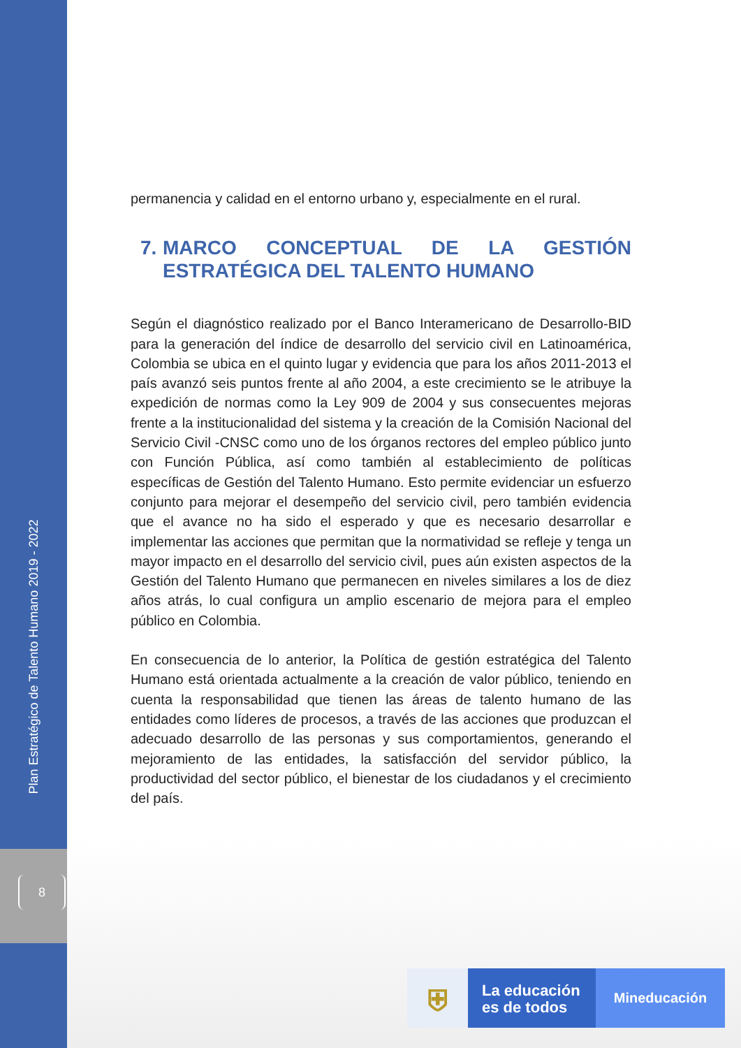Plan Estratégico de Talento Humano 2019 - 2022
8
permanencia y calidad en el entorno urbano y, especialmente en el rural.
7.
MARCO CONCEPTUAL DE LA GESTIÓN ESTRATÉGICA DEL TALENTO HUMANO
Según el diagnóstico realizado por el Banco Interamericano de Desarrollo-BID para la generación del índice de desarrollo del servicio civil en Latinoamérica, Colombia se ubica en el quinto lugar y evidencia que para los años 2011-2013 el país avanzó seis puntos frente al año 2004, a este crecimiento se le atribuye la expedición de normas como la Ley 909 de 2004 y sus consecuentes mejoras frente a la institucionalidad del sistema y la creación de la Comisión Nacional del Servicio Civil -CNSC como uno de los órganos rectores del empleo público junto con Función Pública, así como también al establecimiento de políticas específicas de Gestión del Talento Humano. Esto permite evidenciar un esfuerzo conjunto para mejorar el desempeño del servicio civil, pero también evidencia que el avance no ha sido el esperado y que es necesario desarrollar e implementar las acciones que permitan que la normatividad se refleje y tenga un mayor impacto en el desarrollo del servicio civil, pues aún existen aspectos de la Gestión del Talento Humano que permanecen en niveles similares a los de diez años atrás, lo cual configura un amplio escenario de mejora para el empleo público en Colombia.
En consecuencia de lo anterior, la Política de gestión estratégica del Talento Humano está orientada actualmente a la creación de valor público, teniendo en cuenta la responsabilidad que tienen las áreas de talento humano de las entidades como líderes de procesos, a través de las acciones que produzcan el adecuado desarrollo de las personas y sus comportamientos, generando el mejoramiento de las entidades, la satisfacción del servidor público, la productividad del sector público, el bienestar de los ciudadanos y el crecimiento del país.
⛨
La educación es de todos
Mineducación